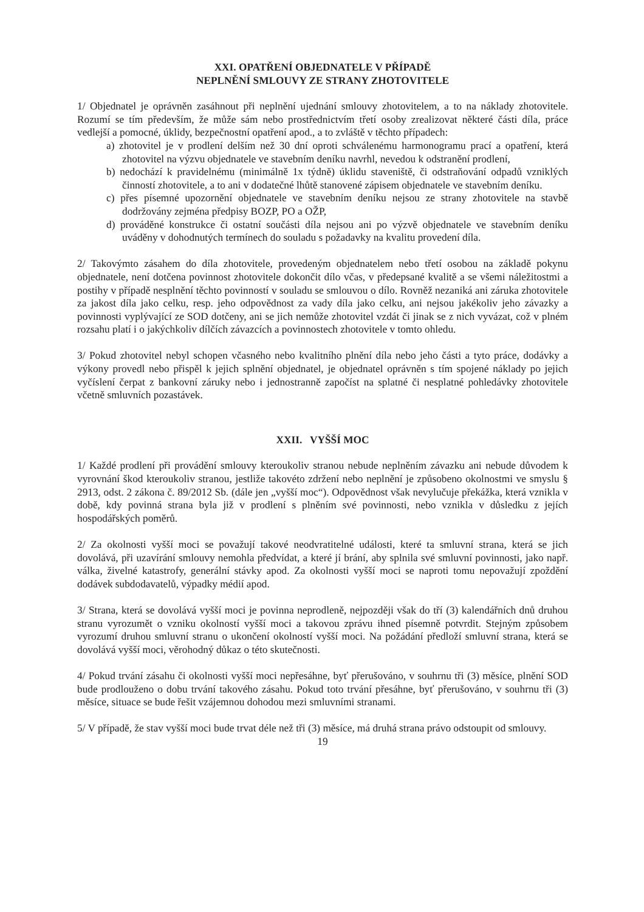XXI. OPATŘENÍ OBJEDNATELE V PŘÍPADĚ
NEPLNĚNÍ SMLOUVY ZE STRANY ZHOTOVITELE
1/ Objednatel je oprávněn zasáhnout při neplnění ujednání smlouvy zhotovitelem, a to na náklady zhotovitele. Rozumí se tím především, že může sám nebo prostřednictvím třetí osoby zrealizovat některé části díla, práce vedlejší a pomocné, úklidy, bezpečnostní opatření apod., a to zvláště v těchto případech:
a) zhotovitel je v prodlení delším než 30 dní oproti schválenému harmonogramu prací a opatření, která zhotovitel na výzvu objednatele ve stavebním deníku navrhl, nevedou k odstranění prodlení,
b) nedochází k pravidelnému (minimálně 1x týdně) úklidu staveniště, či odstraňování odpadů vzniklých činností zhotovitele, a to ani v dodatečné lhůtě stanovené zápisem objednatele ve stavebním deníku.
c) přes písemné upozornění objednatele ve stavebním deníku nejsou ze strany zhotovitele na stavbě dodržovány zejména předpisy BOZP, PO a OŽP,
d) prováděné konstrukce či ostatní součásti díla nejsou ani po výzvě objednatele ve stavebním deníku uváděny v dohodnutých termínech do souladu s požadavky na kvalitu provedení díla.
2/ Takovýmto zásahem do díla zhotovitele, provedeným objednatelem nebo třetí osobou na základě pokynu objednatele, není dotčena povinnost zhotovitele dokončit dílo včas, v předepsané kvalitě a se všemi náležitostmi a postihy v případě nesplnění těchto povinností v souladu se smlouvou o dílo. Rovněž nezaniká ani záruka zhotovitele za jakost díla jako celku, resp. jeho odpovědnost za vady díla jako celku, ani nejsou jakékoliv jeho závazky a povinnosti vyplývající ze SOD dotčeny, ani se jich nemůže zhotovitel vzdát či jinak se z nich vyvázat, což v plném rozsahu platí i o jakýchkoliv dílčích závazcích a povinnostech zhotovitele v tomto ohledu.
3/ Pokud zhotovitel nebyl schopen včasného nebo kvalitního plnění díla nebo jeho části a tyto práce, dodávky a výkony provedl nebo přispěl k jejich splnění objednatel, je objednatel oprávněn s tím spojené náklady po jejich vyčíslení čerpat z bankovní záruky nebo i jednostranně započíst na splatné či nesplatné pohledávky zhotovitele včetně smluvních pozastávek.
XXII. VYŠŠÍ MOC
1/ Každé prodlení při provádění smlouvy kteroukoliv stranou nebude neplněním závazku ani nebude důvodem k vyrovnání škod kteroukoliv stranou, jestliže takovéto zdržení nebo neplnění je způsobeno okolnostmi ve smyslu § 2913, odst. 2 zákona č. 89/2012 Sb. (dále jen „vyšší moc“). Odpovědnost však nevylučuje překážka, která vznikla v době, kdy povinná strana byla již v prodlení s plněním své povinnosti, nebo vznikla v důsledku z jejích hospodářských poměrů.
2/ Za okolnosti vyšší moci se považují takové neodvratitelné události, které ta smluvní strana, která se jich dovolává, při uzavírání smlouvy nemohla předvídat, a které jí brání, aby splnila své smluvní povinnosti, jako např. válka, živelné katastrofy, generální stávky apod. Za okolnosti vyšší moci se naproti tomu nepovažují zpoždění dodávek subdodavatelů, výpadky médií apod.
3/ Strana, která se dovolává vyšší moci je povinna neprodleně, nejpozději však do tří (3) kalendářních dnů druhou stranu vyrozumět o vzniku okolností vyšší moci a takovou zprávu ihned písemně potvrdit. Stejným způsobem vyrozumí druhou smluvní stranu o ukončení okolností vyšší moci. Na požádání předloží smluvní strana, která se dovolává vyšší moci, věrohodný důkaz o této skutečnosti.
4/ Pokud trvání zásahu či okolnosti vyšší moci nepřesáhne, byť přerušováno, v souhrnu tři (3) měsíce, plnění SOD bude prodlouženo o dobu trvání takového zásahu. Pokud toto trvání přesáhne, byť přerušováno, v souhrnu tři (3) měsíce, situace se bude řešit vzájemnou dohodou mezi smluvními stranami.
5/ V případě, že stav vyšší moci bude trvat déle než tři (3) měsíce, má druhá strana právo odstoupit od smlouvy.
19